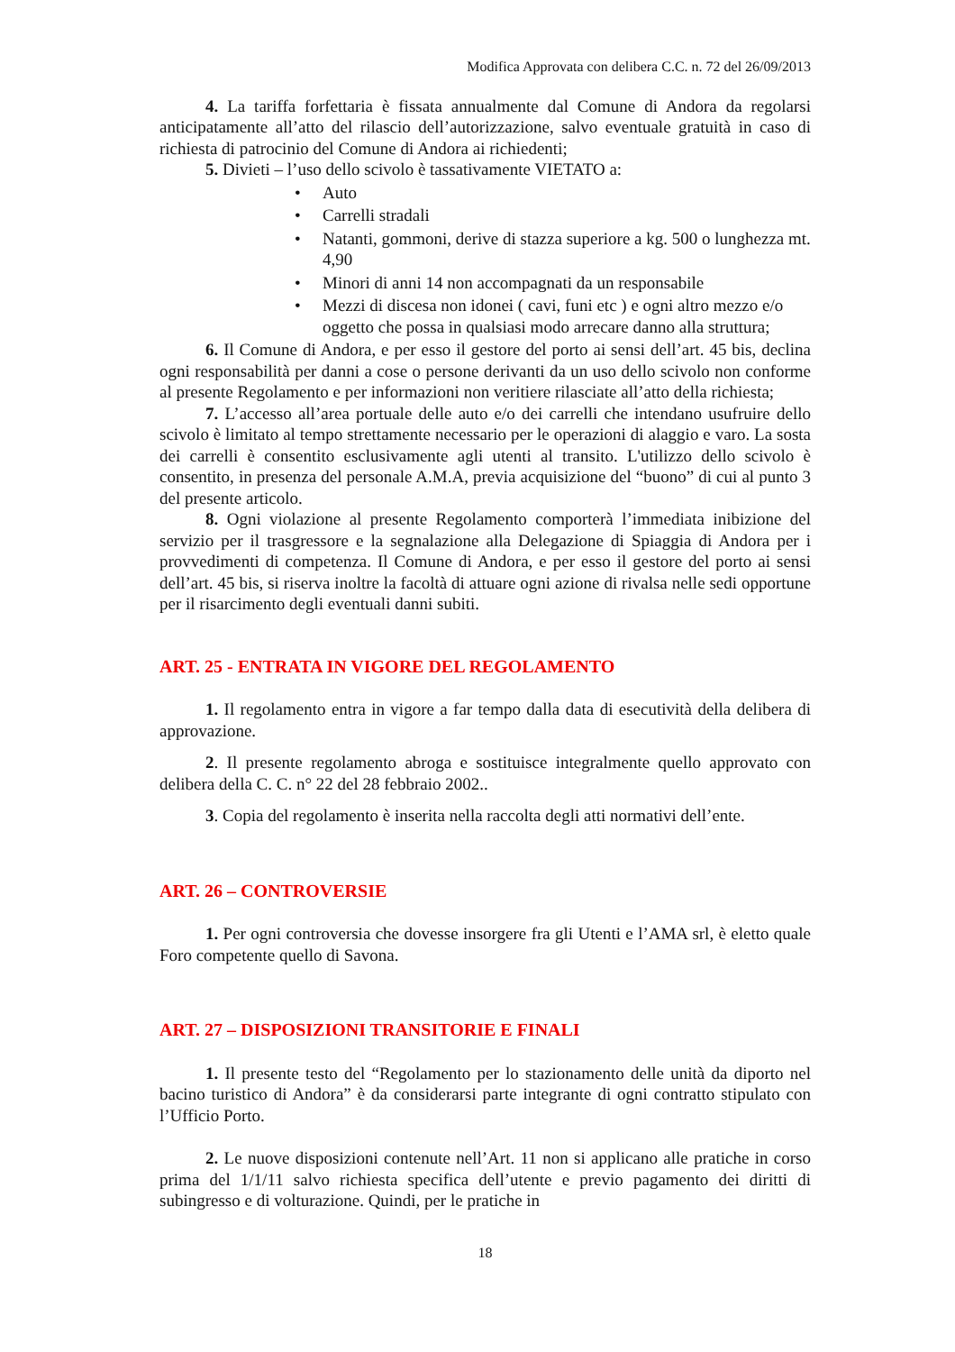Modifica Approvata con delibera C.C. n. 72 del 26/09/2013
4. La tariffa forfettaria è fissata annualmente dal Comune di Andora da regolarsi anticipatamente all’atto del rilascio dell’autorizzazione, salvo eventuale gratuità in caso di richiesta di patrocinio del Comune di Andora ai richiedenti;
5. Divieti – l’uso dello scivolo è tassativamente VIETATO a:
• Auto
• Carrelli stradali
• Natanti, gommoni, derive di stazza superiore a kg. 500 o lunghezza mt. 4,90
• Minori di anni 14 non accompagnati da un responsabile
• Mezzi di discesa non idonei ( cavi, funi etc ) e ogni altro mezzo e/o oggetto che possa in qualsiasi modo arrecare danno alla struttura;
6. Il Comune di Andora, e per esso il gestore del porto ai sensi dell’art. 45 bis, declina ogni responsabilità per danni a cose o persone derivanti da un uso dello scivolo non conforme al presente Regolamento e per informazioni non veritiere rilasciate all’atto della richiesta;
7. L’accesso all’area portuale delle auto e/o dei carrelli che intendano usufruire dello scivolo è limitato al tempo strettamente necessario per le operazioni di alaggio e varo. La sosta dei carrelli è consentito esclusivamente agli utenti al transito. L'utilizzo dello scivolo è consentito, in presenza del personale A.M.A, previa acquisizione del “buono” di cui al punto 3 del presente articolo.
8. Ogni violazione al presente Regolamento comporterà l’immediata inibizione del servizio per il trasgressore e la segnalazione alla Delegazione di Spiaggia di Andora per i provvedimenti di competenza. Il Comune di Andora, e per esso il gestore del porto ai sensi dell’art. 45 bis, si riserva inoltre la facoltà di attuare ogni azione di rivalsa nelle sedi opportune per il risarcimento degli eventuali danni subiti.
ART. 25 - ENTRATA IN VIGORE DEL REGOLAMENTO
1. Il regolamento entra in vigore a far tempo dalla data di esecutività della delibera di approvazione.
2. Il presente regolamento abroga e sostituisce integralmente quello approvato con delibera della C. C. n° 22 del 28 febbraio 2002..
3. Copia del regolamento è inserita nella raccolta degli atti normativi dell’ente.
ART. 26 – CONTROVERSIE
1. Per ogni controversia che dovesse insorgere fra gli Utenti e l’AMA srl, è eletto quale Foro competente quello di Savona.
ART. 27 – DISPOSIZIONI TRANSITORIE E FINALI
1. Il presente testo del “Regolamento per lo stazionamento delle unità da diporto nel bacino turistico di Andora” è da considerarsi parte integrante di ogni contratto stipulato con l’Ufficio Porto.
2. Le nuove disposizioni contenute nell’Art. 11 non si applicano alle pratiche in corso prima del 1/1/11 salvo richiesta specifica dell’utente e previo pagamento dei diritti di subingresso e di volturazione. Quindi, per le pratiche in
18